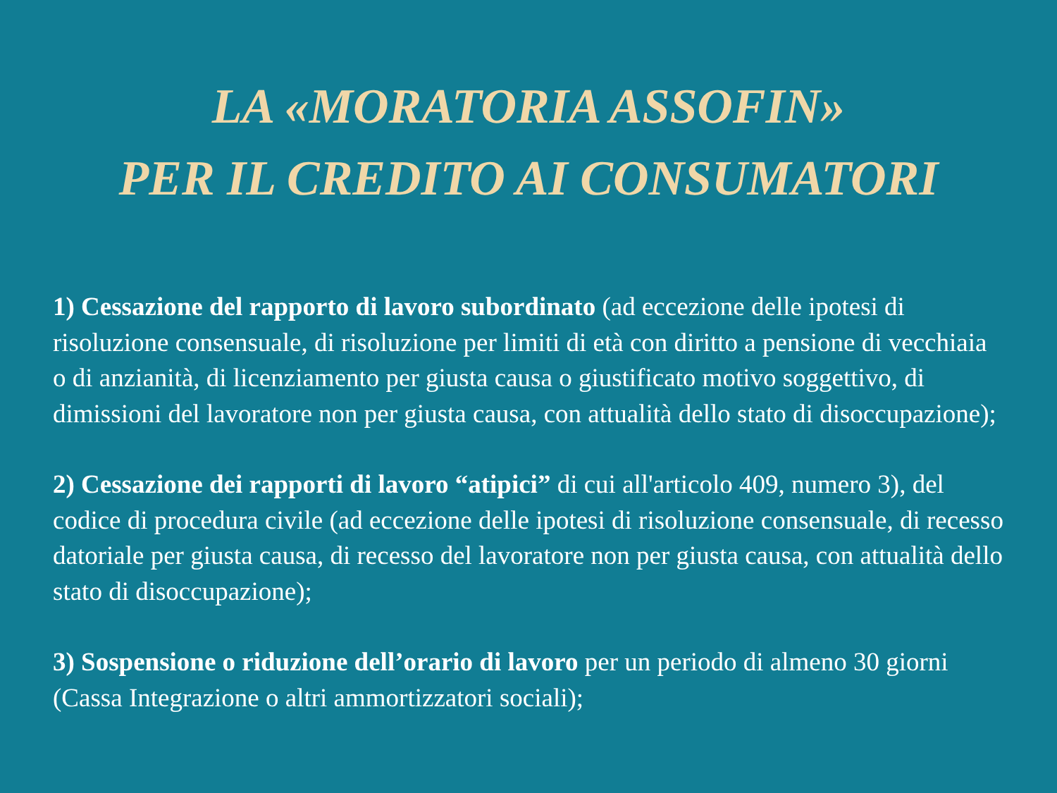LA «MORATORIA ASSOFIN»
PER IL CREDITO AI CONSUMATORI
1) Cessazione del rapporto di lavoro subordinato (ad eccezione delle ipotesi di risoluzione consensuale, di risoluzione per limiti di età con diritto a pensione di vecchiaia o di anzianità, di licenziamento per giusta causa o giustificato motivo soggettivo, di dimissioni del lavoratore non per giusta causa, con attualità dello stato di disoccupazione);
2) Cessazione dei rapporti di lavoro “atipici” di cui all'articolo 409, numero 3), del codice di procedura civile (ad eccezione delle ipotesi di risoluzione consensuale, di recesso datoriale per giusta causa, di recesso del lavoratore non per giusta causa, con attualità dello stato di disoccupazione);
3) Sospensione o riduzione dell’orario di lavoro per un periodo di almeno 30 giorni (Cassa Integrazione o altri ammortizzatori sociali);